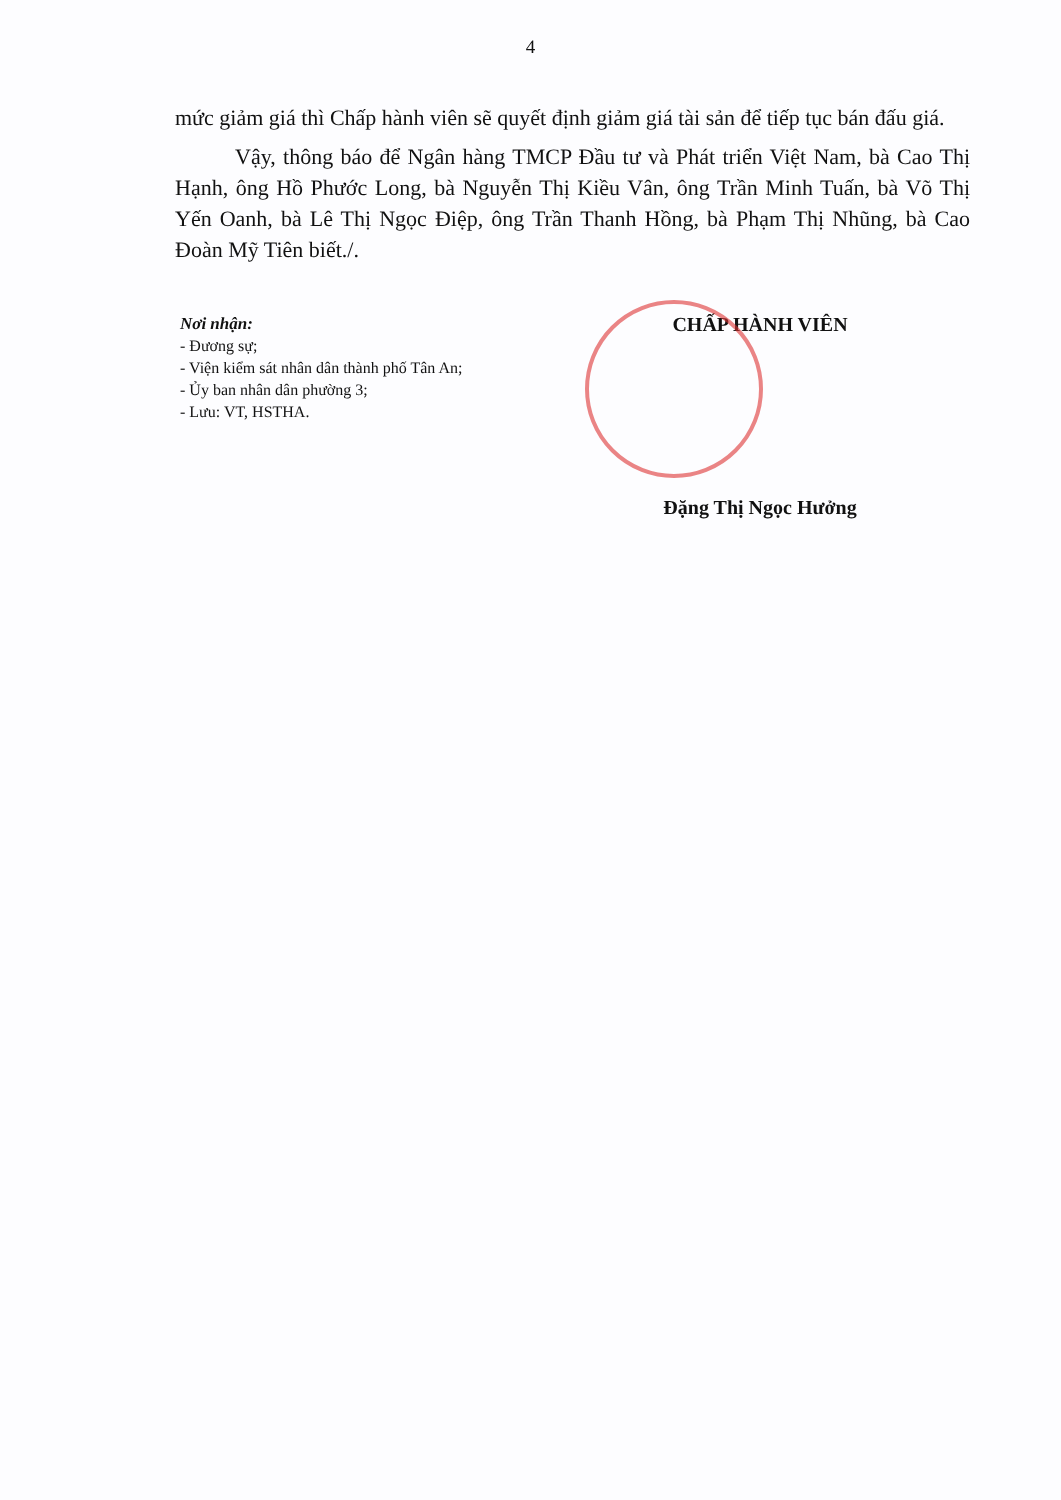4
mức giảm giá thì Chấp hành viên sẽ quyết định giảm giá tài sản để tiếp tục bán đấu giá.
Vậy, thông báo để Ngân hàng TMCP Đầu tư và Phát triển Việt Nam, bà Cao Thị Hạnh, ông Hồ Phước Long, bà Nguyễn Thị Kiều Vân, ông Trần Minh Tuấn, bà Võ Thị Yến Oanh, bà Lê Thị Ngọc Điệp, ông Trần Thanh Hồng, bà Phạm Thị Nhũng, bà Cao Đoàn Mỹ Tiên biết./.
Nơi nhận:
- Đương sự;
- Viện kiểm sát nhân dân thành phố Tân An;
- Ủy ban nhân dân phường 3;
- Lưu: VT, HSTHA.
CHẤP HÀNH VIÊN
Đặng Thị Ngọc Hưởng